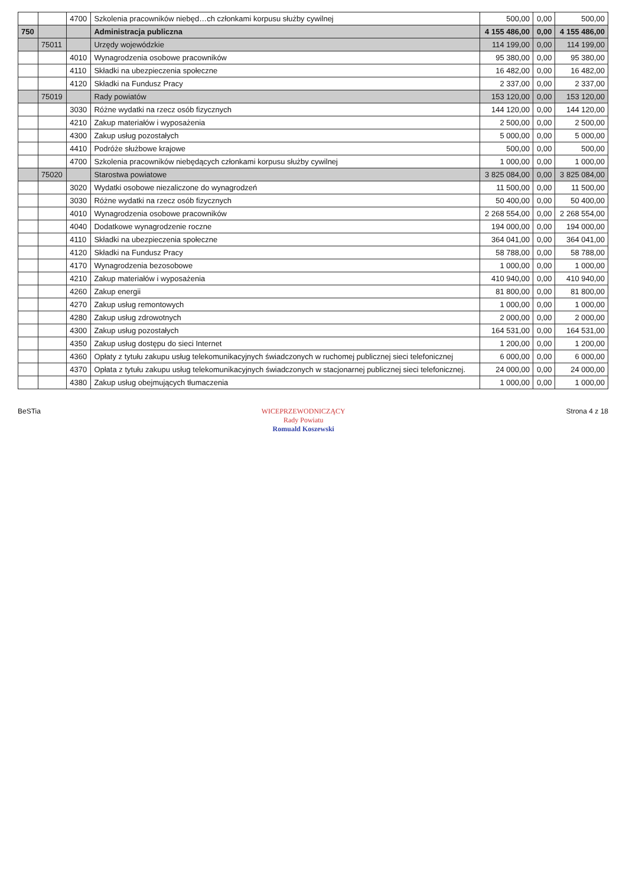| | | 4700 | Szkolenia pracowników niebęd…ch członkami korpusu służby cywilnej | 500,00 | 0,00 | 500,00 |
| 750 | | | Administracja publiczna | 4 155 486,00 | 0,00 | 4 155 486,00 |
| | 75011 | | Urzędy wojewódzkie | 114 199,00 | 0,00 | 114 199,00 |
| | | 4010 | Wynagrodzenia osobowe pracowników | 95 380,00 | 0,00 | 95 380,00 |
| | | 4110 | Składki na ubezpieczenia społeczne | 16 482,00 | 0,00 | 16 482,00 |
| | | 4120 | Składki na Fundusz Pracy | 2 337,00 | 0,00 | 2 337,00 |
| | 75019 | | Rady powiatów | 153 120,00 | 0,00 | 153 120,00 |
| | | 3030 | Różne wydatki na rzecz osób fizycznych | 144 120,00 | 0,00 | 144 120,00 |
| | | 4210 | Zakup materiałów i wyposażenia | 2 500,00 | 0,00 | 2 500,00 |
| | | 4300 | Zakup usług pozostałych | 5 000,00 | 0,00 | 5 000,00 |
| | | 4410 | Podróże służbowe krajowe | 500,00 | 0,00 | 500,00 |
| | | 4700 | Szkolenia pracowników niebędących członkami korpusu służby cywilnej | 1 000,00 | 0,00 | 1 000,00 |
| | 75020 | | Starostwa powiatowe | 3 825 084,00 | 0,00 | 3 825 084,00 |
| | | 3020 | Wydatki osobowe niezaliczone do wynagrodzeń | 11 500,00 | 0,00 | 11 500,00 |
| | | 3030 | Różne wydatki na rzecz osób fizycznych | 50 400,00 | 0,00 | 50 400,00 |
| | | 4010 | Wynagrodzenia osobowe pracowników | 2 268 554,00 | 0,00 | 2 268 554,00 |
| | | 4040 | Dodatkowe wynagrodzenie roczne | 194 000,00 | 0,00 | 194 000,00 |
| | | 4110 | Składki na ubezpieczenia społeczne | 364 041,00 | 0,00 | 364 041,00 |
| | | 4120 | Składki na Fundusz Pracy | 58 788,00 | 0,00 | 58 788,00 |
| | | 4170 | Wynagrodzenia bezosobowe | 1 000,00 | 0,00 | 1 000,00 |
| | | 4210 | Zakup materiałów i wyposażenia | 410 940,00 | 0,00 | 410 940,00 |
| | | 4260 | Zakup energii | 81 800,00 | 0,00 | 81 800,00 |
| | | 4270 | Zakup usług remontowych | 1 000,00 | 0,00 | 1 000,00 |
| | | 4280 | Zakup usług zdrowotnych | 2 000,00 | 0,00 | 2 000,00 |
| | | 4300 | Zakup usług pozostałych | 164 531,00 | 0,00 | 164 531,00 |
| | | 4350 | Zakup usług dostępu do sieci Internet | 1 200,00 | 0,00 | 1 200,00 |
| | | 4360 | Opłaty z tytułu zakupu usług telekomunikacyjnych świadczonych w ruchomej publicznej sieci telefonicznej | 6 000,00 | 0,00 | 6 000,00 |
| | | 4370 | Opłata z tytułu zakupu usług telekomunikacyjnych świadczonych w stacjonarnej publicznej sieci telefonicznej. | 24 000,00 | 0,00 | 24 000,00 |
| | | 4380 | Zakup usług obejmujących tłumaczenia | 1 000,00 | 0,00 | 1 000,00 |
BeSTia WICEPRZEWODNICZĄCY
Rady Powiatu
Romuald Koszewski
Strona 4 z 18